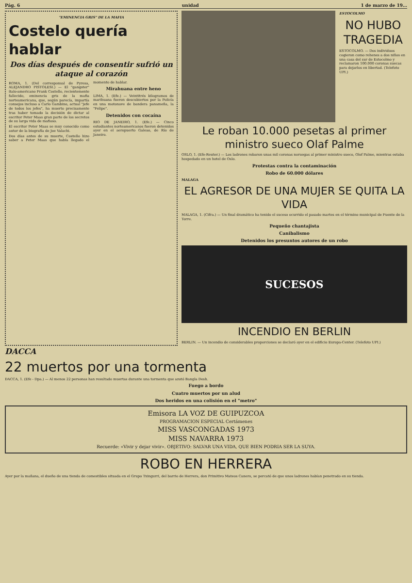Pág. 6 unidad 1 de marzo de 19…
"EMINENCIA GRIS" DE LA MAFIA
Costelo quería hablar
Dos días después de consentir sufrió un ataque al corazón
ROMA, 1. (Del corresponsal de Pyresa, ALEJANDRO PISTOLESI.) — El "gangster" ítalo-americano Frank Costello, recientemente fallecido, eminencia gris de la mafia norteamericana, que, según parecía, impartía consejos incluso a Carlo Gambino, actual "jefe de todos los jefes", ha muerto precisamente tras haber tomado la decisión de dictar al escritor Peter Maas gran parte de los secretos de su larga vida de mafioso.
El escritor Peter Maas se muy conocido como autor de la biografía de Joe Valachi.
Dos días antes de su muerte, Costello hizo saber a Peter Maas que había llegado el momento de hablar.
Mirahuana entre heno
LIMA, 1. (Efe.) — Veintitrés kilogramos de marihuana fueron descubiertos por la Policía en una motonave de bandera panameña, la "Felipe".
Detenidos con cocaína
RIO DE JANEIRO, 1. (Efe.) — Cinco estudiantes norteamericanos fueron detenidos ayer en el aeropuerto Galeao, de Río de Janeiro.
ESTOCOLMO
NO HUBO TRAGEDIA
ESTOCOLMO. — Dos individuos cogieron como rehenes a dos niños en una casa del sur de Estocolmo y reclamaron 100.000 coronas suecas para dejarlos en libertad. (Telefoto UPI.)
Le roban 10.000 pesetas al primer ministro sueco Olaf Palme
OSLO, 1. (Efe-Reuter.) — Los ladrones robaron unas mil coronas noruegas al primer ministro sueco, Olof Palme, mientras estaba hospedado en un hotel de Oslo.
Protestas contra la contaminación
Robo de 60.000 dólares
MALAGA
EL AGRESOR DE UNA MUJER SE QUITA LA VIDA
MALAGA, 1. (Cifra.) — Un final dramático ha tenido el suceso ocurrido el pasado martes en el término municipal de Fuente de la Torre.
Pequeño chantajista
Canibalismo
Detenidos los presuntos autores de un robo
SUCESOS
INCENDIO EN BERLIN
BERLIN. — Un incendio de considerables proporciones se declaró ayer en el edificio Europa-Center. (Telefoto UPI.)
DACCA
22 muertos por una tormenta
DACCA, 1. (Efe - Dpa.) — Al menos 22 personas han resultado muertas durante una tormenta que azotó Bangla Desh.
Fuego a bordo
Cuatro muertos por un alud
Dos heridos en una colisión en el "metro"
Emisora LA VOZ DE GUIPUZCOA
PROGRAMACION ESPECIAL Certámenes
MISS VASCONGADAS 1973
MISS NAVARRA 1973
Recuerde: «Vivir y dejar vivir». OBJETIVO: SALVAR UNA VIDA, QUE BIEN PODRIA SER LA SUYA.
ROBO EN HERRERA
Ayer por la mañana, el dueño de una tienda de comestibles situada en el Grupo Txingurri, del barrio de Herrera, don Primitivo Mateos Canero, se percató de que unos ladrones habían penetrado en su tienda.